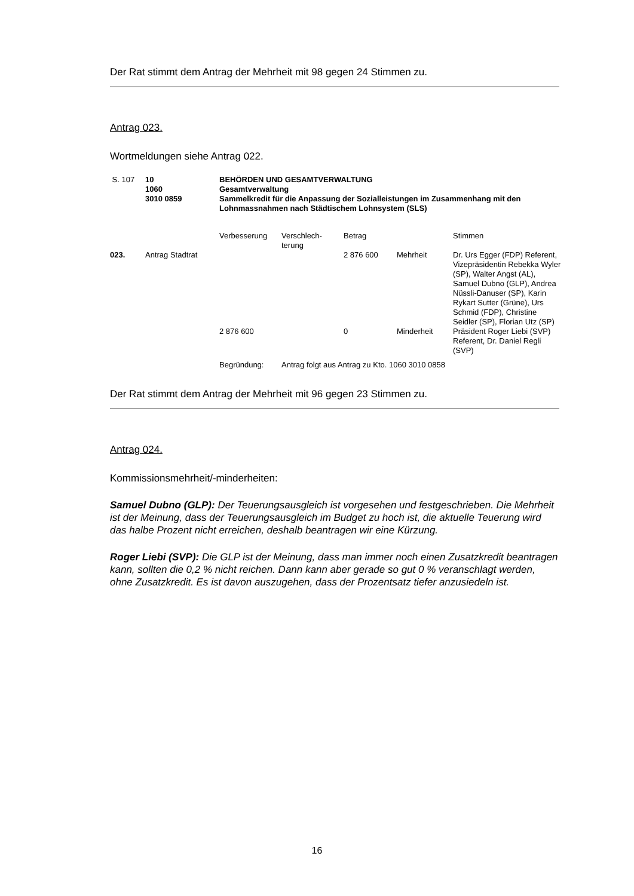Der Rat stimmt dem Antrag der Mehrheit mit 98 gegen 24 Stimmen zu.
Antrag 023.
Wortmeldungen siehe Antrag 022.
| S. 107 | 10 1060 3010 0859 | BEHÖRDEN UND GESAMTVERWALTUNG Gesamtverwaltung Sammelkredit für die Anpassung der Sozialleistungen im Zusammenhang mit den Lohnmassnahmen nach Städtischem Lohnsystem (SLS) | | | | |
| | | Verbesserung | Verschlech- terung | Betrag | | Stimmen |
| 023. | Antrag Stadtrat | | | 2 876 600 | Mehrheit | Dr. Urs Egger (FDP) Referent, Vizepräsidentin Rebekka Wyler (SP), Walter Angst (AL), Samuel Dubno (GLP), Andrea Nüssli-Danuser (SP), Karin Rykart Sutter (Grüne), Urs Schmid (FDP), Christine Seidler (SP), Florian Utz (SP) |
| | | 2 876 600 | | 0 | Minderheit | Präsident Roger Liebi (SVP) Referent, Dr. Daniel Regli (SVP) |
| | | Begründung: | Antrag folgt aus Antrag zu Kto. 1060 3010 0858 | | | |
Der Rat stimmt dem Antrag der Mehrheit mit 96 gegen 23 Stimmen zu.
Antrag 024.
Kommissionsmehrheit/-minderheiten:
Samuel Dubno (GLP): Der Teuerungsausgleich ist vorgesehen und festgeschrieben. Die Mehrheit ist der Meinung, dass der Teuerungsausgleich im Budget zu hoch ist, die aktuelle Teuerung wird das halbe Prozent nicht erreichen, deshalb beantragen wir eine Kürzung.
Roger Liebi (SVP): Die GLP ist der Meinung, dass man immer noch einen Zusatzkredit beantragen kann, sollten die 0,2 % nicht reichen. Dann kann aber gerade so gut 0 % veranschlagt werden, ohne Zusatzkredit. Es ist davon auszugehen, dass der Prozent­satz tiefer anzusiedeln ist.
16